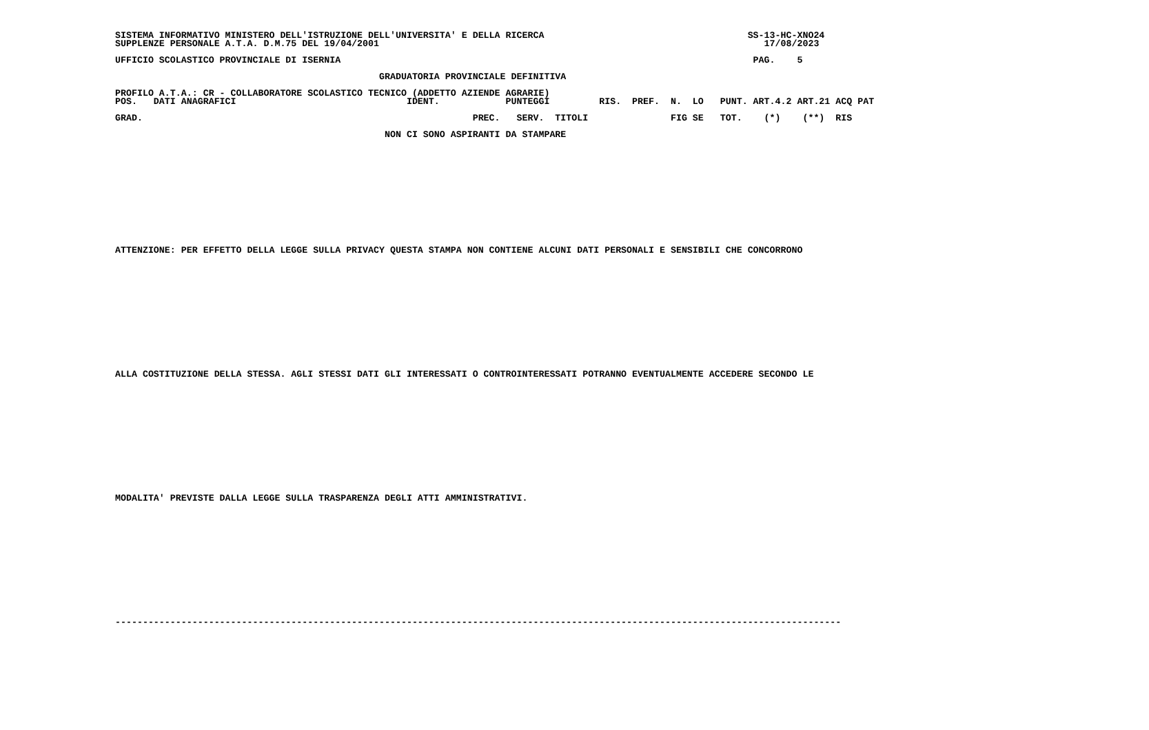SISTEMA INFORMATIVO MINISTERO DELL'ISTRUZIONE DELL'UNIVERSITA' E DELLA RICERCA                                     SS-13-HC-XNO24
SUPPLENZE PERSONALE A.T.A. D.M.75 DEL 19/04/2001                                                                      17/08/2023

UFFICIO SCOLASTICO PROVINCIALE DI ISERNIA                                                                           PAG.    5

                                                GRADUATORIA PROVINCIALE DEFINITIVA

PROFILO A.T.A.: CR - COLLABORATORE SCOLASTICO TECNICO (ADDETTO AZIENDE AGRARIE)
POS.   DATI ANAGRAFICI                               IDENT.            PUNTEGGI         RIS.  PREF.  N.  LO   PUNT. ART.4.2 ART.21 ACQ PAT

GRAD.                                                            PREC.   SERV.  TITOLI               FIG SE   TOT.    (*)    (**)  RIS

                                                 NON CI SONO ASPIRANTI DA STAMPARE













ATTENZIONE: PER EFFETTO DELLA LEGGE SULLA PRIVACY QUESTA STAMPA NON CONTIENE ALCUNI DATI PERSONALI E SENSIBILI CHE CONCORRONO














ALLA COSTITUZIONE DELLA STESSA. AGLI STESSI DATI GLI INTERESSATI O CONTROINTERESSATI POTRANNO EVENTUALMENTE ACCEDERE SECONDO LE














MODALITA' PREVISTE DALLA LEGGE SULLA TRASPARENZA DEGLI ATTI AMMINISTRATIVI.














------------------------------------------------------------------------------------------------------------------------------------